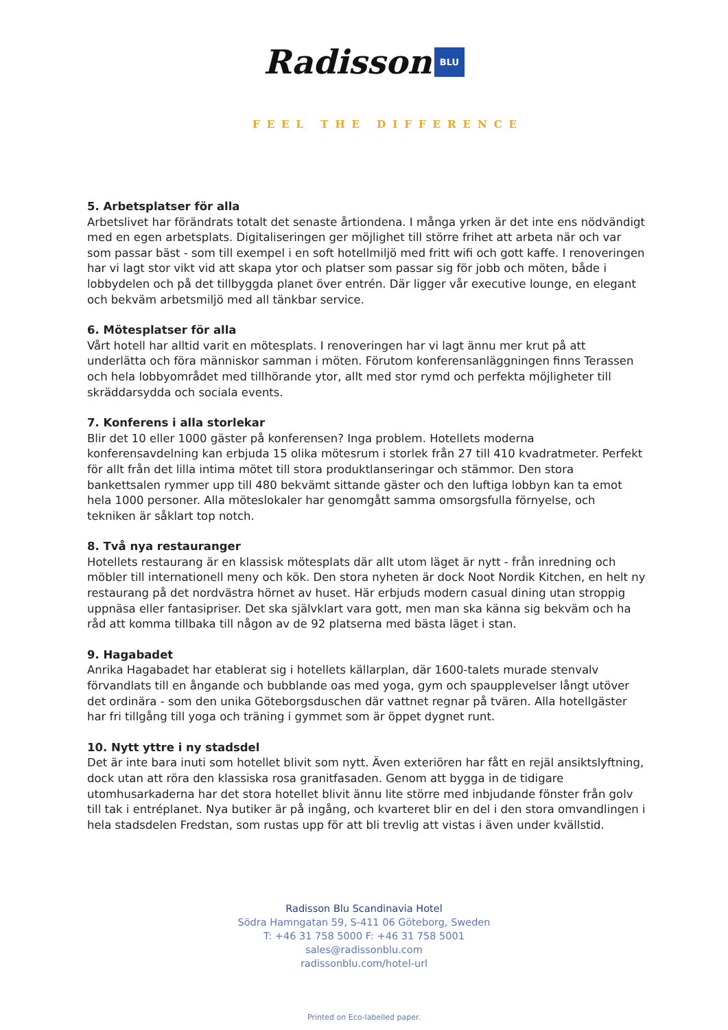Radisson BLU
FEEL THE DIFFERENCE
5. Arbetsplatser för alla
Arbetslivet har förändrats totalt det senaste årtiondena. I många yrken är det inte ens nödvändigt med en egen arbetsplats. Digitaliseringen ger möjlighet till större frihet att arbeta när och var som passar bäst - som till exempel i en soft hotellmiljö med fritt wifi och gott kaffe. I renoveringen har vi lagt stor vikt vid att skapa ytor och platser som passar sig för jobb och möten, både i lobbydelen och på det tillbyggda planet över entrén. Där ligger vår executive lounge, en elegant och bekväm arbetsmiljö med all tänkbar service.
6. Mötesplatser för alla
Vårt hotell har alltid varit en mötesplats. I renoveringen har vi lagt ännu mer krut på att underlätta och föra människor samman i möten. Förutom konferensanläggningen finns Terassen och hela lobbyområdet med tillhörande ytor, allt med stor rymd och perfekta möjligheter till skräddarsydda och sociala events.
7. Konferens i alla storlekar
Blir det 10 eller 1000 gäster på konferensen? Inga problem. Hotellets moderna konferensavdelning kan erbjuda 15 olika mötesrum i storlek från 27 till 410 kvadratmeter. Perfekt för allt från det lilla intima mötet till stora produktlanseringar och stämmor. Den stora bankettsalen rymmer upp till 480 bekvämt sittande gäster och den luftiga lobbyn kan ta emot hela 1000 personer. Alla möteslokaler har genomgått samma omsorgsfulla förnyelse, och tekniken är såklart top notch.
8. Två nya restauranger
Hotellets restaurang är en klassisk mötesplats där allt utom läget är nytt - från inredning och möbler till internationell meny och kök. Den stora nyheten är dock Noot Nordik Kitchen, en helt ny restaurang på det nordvästra hörnet av huset. Här erbjuds modern casual dining utan stroppig uppnäsa eller fantasipriser. Det ska självklart vara gott, men man ska känna sig bekväm och ha råd att komma tillbaka till någon av de 92 platserna med bästa läget i stan.
9. Hagabadet
Anrika Hagabadet har etablerat sig i hotellets källarplan, där 1600-talets murade stenvalv förvandlats till en ångande och bubblande oas med yoga, gym och spaupplevelser långt utöver det ordinära - som den unika Göteborgsduschen där vattnet regnar på tvären. Alla hotellgäster har fri tillgång till yoga och träning i gymmet som är öppet dygnet runt.
10. Nytt yttre i ny stadsdel
Det är inte bara inuti som hotellet blivit som nytt. Även exteriören har fått en rejäl ansiktslyftning, dock utan att röra den klassiska rosa granitfasaden. Genom att bygga in de tidigare utomhusarkaderna har det stora hotellet blivit ännu lite större med inbjudande fönster från golv till tak i entréplanet. Nya butiker är på ingång, och kvarteret blir en del i den stora omvandlingen i hela stadsdelen Fredstan, som rustas upp för att bli trevlig att vistas i även under kvällstid.
Radisson Blu Scandinavia Hotel
Södra Hamngatan 59, S-411 06 Göteborg, Sweden
T: +46 31 758 5000 F: +46 31 758 5001
sales@radissonblu.com
radissonblu.com/hotel-url
Printed on Eco-labelled paper.